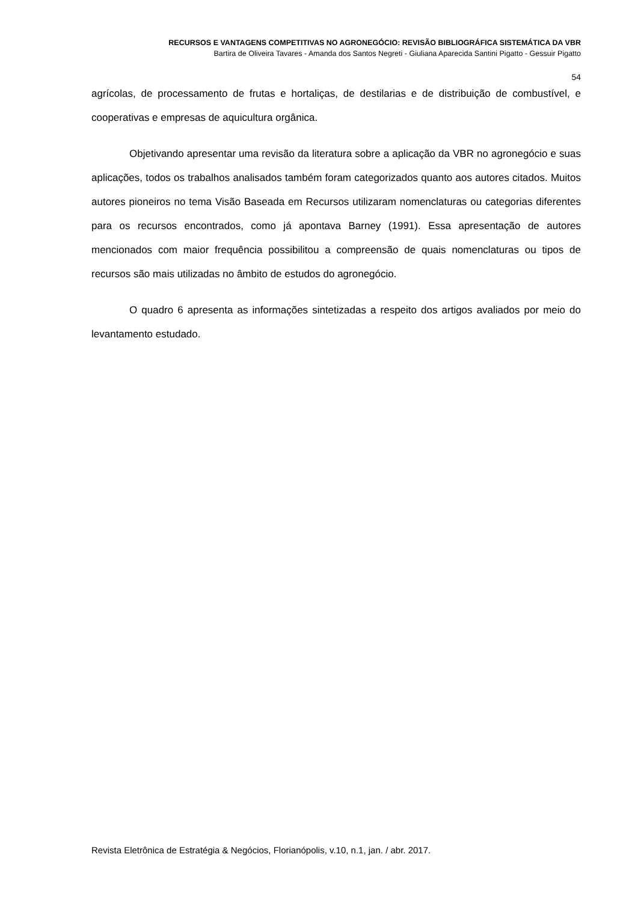RECURSOS E VANTAGENS COMPETITIVAS NO AGRONEGÓCIO: REVISÃO BIBLIOGRÁFICA SISTEMÁTICA DA VBR
Bartira de Oliveira Tavares - Amanda dos Santos Negreti - Giuliana Aparecida Santini Pigatto - Gessuir Pigatto
54
agrícolas, de processamento de frutas e hortaliças, de destilarias e de distribuição de combustível, e cooperativas e empresas de aquicultura orgânica.
Objetivando apresentar uma revisão da literatura sobre a aplicação da VBR no agronegócio e suas aplicações, todos os trabalhos analisados também foram categorizados quanto aos autores citados. Muitos autores pioneiros no tema Visão Baseada em Recursos utilizaram nomenclaturas ou categorias diferentes para os recursos encontrados, como já apontava Barney (1991). Essa apresentação de autores mencionados com maior frequência possibilitou a compreensão de quais nomenclaturas ou tipos de recursos são mais utilizadas no âmbito de estudos do agronegócio.
O quadro 6 apresenta as informações sintetizadas a respeito dos artigos avaliados por meio do levantamento estudado.
Revista Eletrônica de Estratégia & Negócios, Florianópolis, v.10, n.1, jan. / abr. 2017.